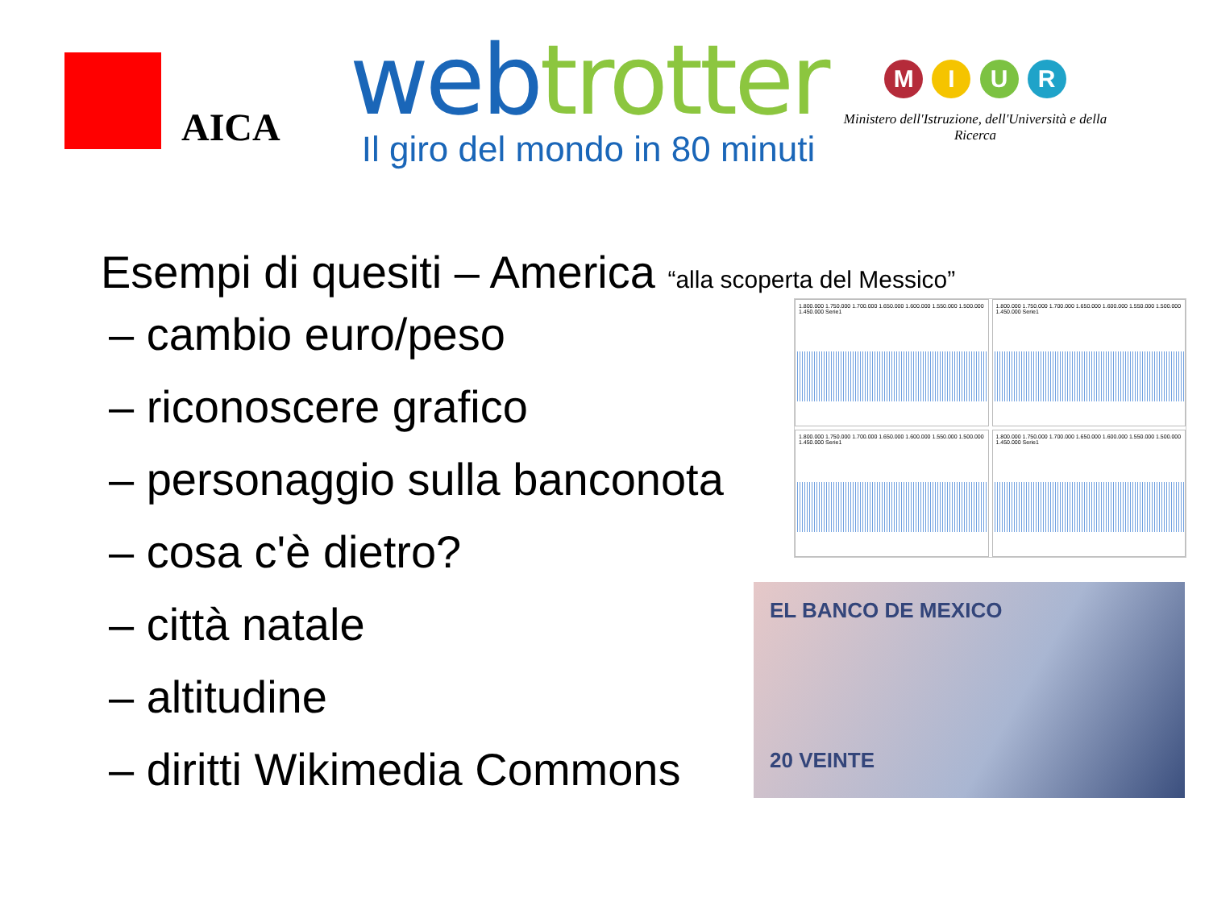AICA
webtrotter
Il giro del mondo in 80 minuti
M I U R
Ministero dell'Istruzione, dell'Università e della Ricerca
Esempi di quesiti – America “alla scoperta del Messico”
– cambio euro/peso
– riconoscere grafico
– personaggio sulla banconota
– cosa c'è dietro?
– città natale
– altitudine
– diritti Wikimedia Commons
1.800.000 1.750.000 1.700.000 1.650.000 1.600.000 1.550.000 1.500.000 1.450.000 Serie1
1.800.000 1.750.000 1.700.000 1.650.000 1.600.000 1.550.000 1.500.000 1.450.000 Serie1
1.800.000 1.750.000 1.700.000 1.650.000 1.600.000 1.550.000 1.500.000 1.450.000 Serie1
1.800.000 1.750.000 1.700.000 1.650.000 1.600.000 1.550.000 1.500.000 1.450.000 Serie1
EL BANCO DE MEXICO
20 VEINTE